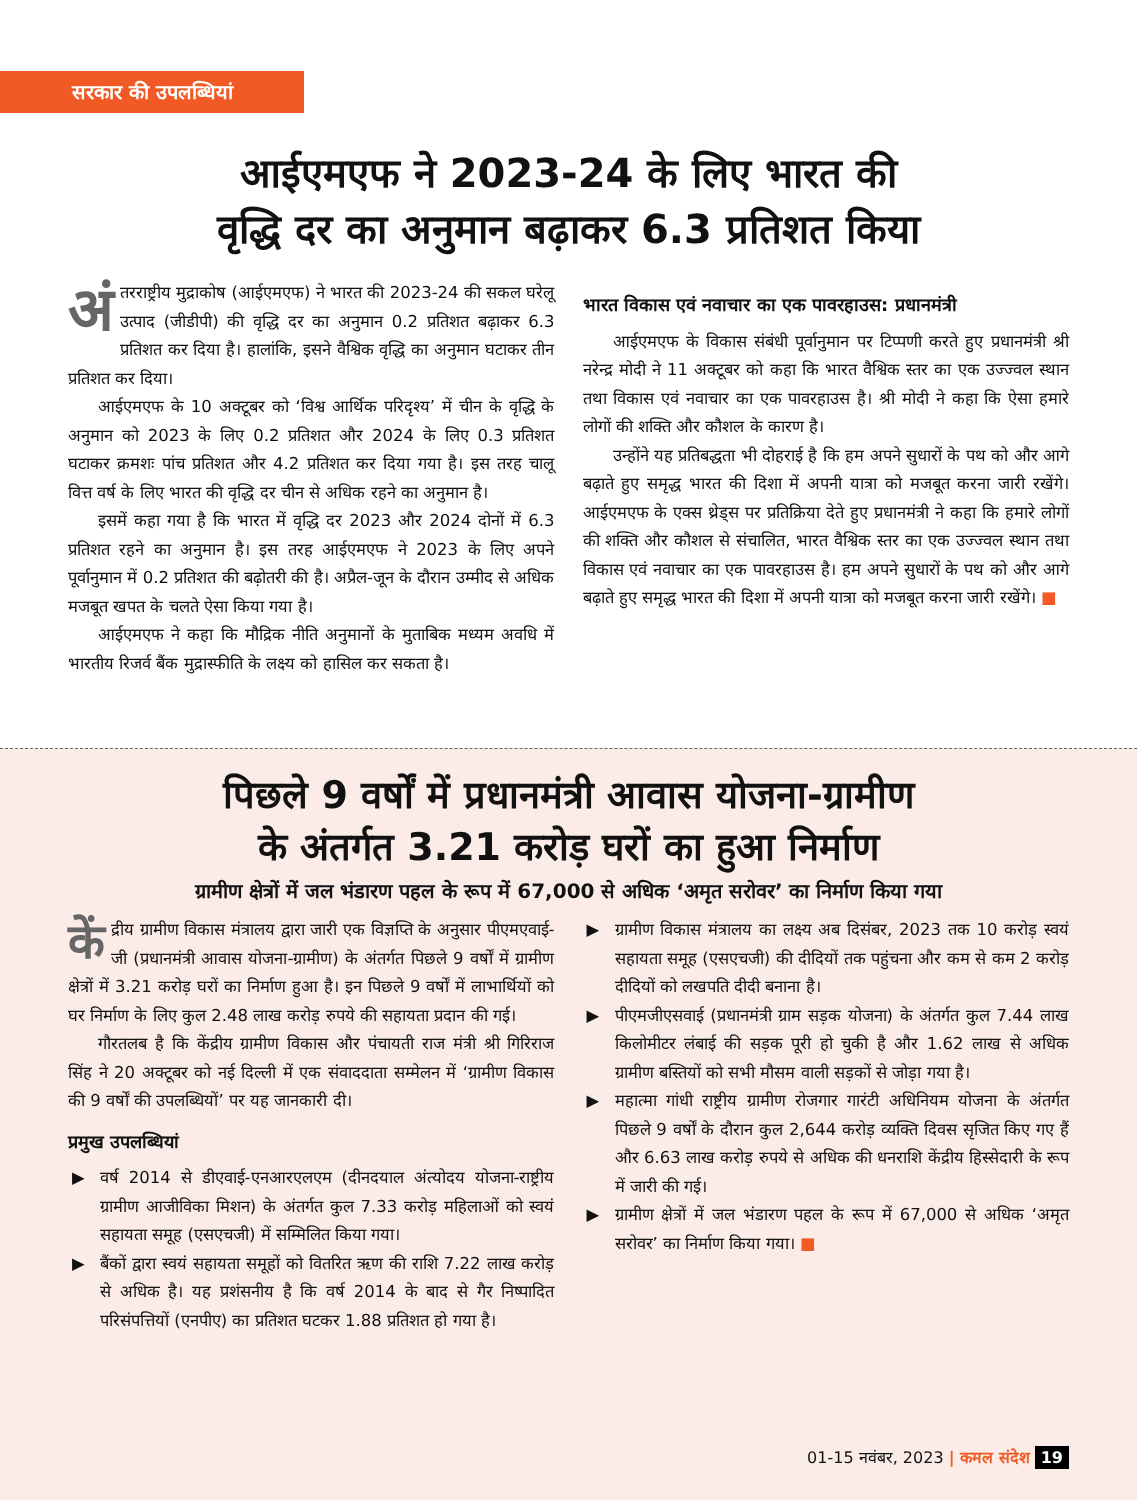सरकार की उपलब्धियां
आईएमएफ ने 2023-24 के लिए भारत की
वृद्धि दर का अनुमान बढ़ाकर 6.3 प्रतिशत किया
अं तरराष्ट्रीय मुद्राकोष (आईएमएफ) ने भारत की 2023-24 की सकल घरेलू उत्पाद (जीडीपी) की वृद्धि दर का अनुमान 0.2 प्रतिशत बढ़ाकर 6.3 प्रतिशत कर दिया है। हालांकि, इसने वैश्विक वृद्धि का अनुमान घटाकर तीन प्रतिशत कर दिया।
आईएमएफ के 10 अक्टूबर को ‘विश्व आर्थिक परिदृश्य’ में चीन के वृद्धि के अनुमान को 2023 के लिए 0.2 प्रतिशत और 2024 के लिए 0.3 प्रतिशत घटाकर क्रमशः पांच प्रतिशत और 4.2 प्रतिशत कर दिया गया है। इस तरह चालू वित्त वर्ष के लिए भारत की वृद्धि दर चीन से अधिक रहने का अनुमान है।
इसमें कहा गया है कि भारत में वृद्धि दर 2023 और 2024 दोनों में 6.3 प्रतिशत रहने का अनुमान है। इस तरह आईएमएफ ने 2023 के लिए अपने पूर्वानुमान में 0.2 प्रतिशत की बढ़ोतरी की है। अप्रैल-जून के दौरान उम्मीद से अधिक मजबूत खपत के चलते ऐसा किया गया है।
आईएमएफ ने कहा कि मौद्रिक नीति अनुमानों के मुताबिक मध्यम अवधि में भारतीय रिजर्व बैंक मुद्रास्फीति के लक्ष्य को हासिल कर सकता है।
भारत विकास एवं नवाचार का एक पावरहाउस: प्रधानमंत्री
आईएमएफ के विकास संबंधी पूर्वानुमान पर टिप्पणी करते हुए प्रधानमंत्री श्री नरेन्द्र मोदी ने 11 अक्टूबर को कहा कि भारत वैश्विक स्तर का एक उज्ज्वल स्थान तथा विकास एवं नवाचार का एक पावरहाउस है। श्री मोदी ने कहा कि ऐसा हमारे लोगों की शक्ति और कौशल के कारण है।
उन्होंने यह प्रतिबद्धता भी दोहराई है कि हम अपने सुधारों के पथ को और आगे बढ़ाते हुए समृद्ध भारत की दिशा में अपनी यात्रा को मजबूत करना जारी रखेंगे। आईएमएफ के एक्स थ्रेड्स पर प्रतिक्रिया देते हुए प्रधानमंत्री ने कहा कि हमारे लोगों की शक्ति और कौशल से संचालित, भारत वैश्विक स्तर का एक उज्ज्वल स्थान तथा विकास एवं नवाचार का एक पावरहाउस है। हम अपने सुधारों के पथ को और आगे बढ़ाते हुए समृद्ध भारत की दिशा में अपनी यात्रा को मजबूत करना जारी रखेंगे। ■
पिछले 9 वर्षों में प्रधानमंत्री आवास योजना-ग्रामीण
के अंतर्गत 3.21 करोड़ घरों का हुआ निर्माण
ग्रामीण क्षेत्रों में जल भंडारण पहल के रूप में 67,000 से अधिक ‘अमृत सरोवर’ का निर्माण किया गया
कें द्रीय ग्रामीण विकास मंत्रालय द्वारा जारी एक विज्ञप्ति के अनुसार पीएमएवाई-जी (प्रधानमंत्री आवास योजना-ग्रामीण) के अंतर्गत पिछले 9 वर्षों में ग्रामीण क्षेत्रों में 3.21 करोड़ घरों का निर्माण हुआ है। इन पिछले 9 वर्षों में लाभार्थियों को घर निर्माण के लिए कुल 2.48 लाख करोड़ रुपये की सहायता प्रदान की गई।
गौरतलब है कि केंद्रीय ग्रामीण विकास और पंचायती राज मंत्री श्री गिरिराज सिंह ने 20 अक्टूबर को नई दिल्ली में एक संवाददाता सम्मेलन में ‘ग्रामीण विकास की 9 वर्षों की उपलब्धियों’ पर यह जानकारी दी।
प्रमुख उपलब्धियां
▶ वर्ष 2014 से डीएवाई-एनआरएलएम (दीनदयाल अंत्योदय योजना-राष्ट्रीय ग्रामीण आजीविका मिशन) के अंतर्गत कुल 7.33 करोड़ महिलाओं को स्वयं सहायता समूह (एसएचजी) में सम्मिलित किया गया।
▶ बैंकों द्वारा स्वयं सहायता समूहों को वितरित ऋण की राशि 7.22 लाख करोड़ से अधिक है। यह प्रशंसनीय है कि वर्ष 2014 के बाद से गैर निष्पादित परिसंपत्तियों (एनपीए) का प्रतिशत घटकर 1.88 प्रतिशत हो गया है।
▶ ग्रामीण विकास मंत्रालय का लक्ष्य अब दिसंबर, 2023 तक 10 करोड़ स्वयं सहायता समूह (एसएचजी) की दीदियों तक पहुंचना और कम से कम 2 करोड़ दीदियों को लखपति दीदी बनाना है।
▶ पीएमजीएसवाई (प्रधानमंत्री ग्राम सड़क योजना) के अंतर्गत कुल 7.44 लाख किलोमीटर लंबाई की सड़क पूरी हो चुकी है और 1.62 लाख से अधिक ग्रामीण बस्तियों को सभी मौसम वाली सड़कों से जोड़ा गया है।
▶ महात्मा गांधी राष्ट्रीय ग्रामीण रोजगार गारंटी अधिनियम योजना के अंतर्गत पिछले 9 वर्षों के दौरान कुल 2,644 करोड़ व्यक्ति दिवस सृजित किए गए हैं और 6.63 लाख करोड़ रुपये से अधिक की धनराशि केंद्रीय हिस्सेदारी के रूप में जारी की गई।
▶ ग्रामीण क्षेत्रों में जल भंडारण पहल के रूप में 67,000 से अधिक ‘अमृत सरोवर’ का निर्माण किया गया। ■
01-15 नवंबर, 2023 | कमल संदेश 19